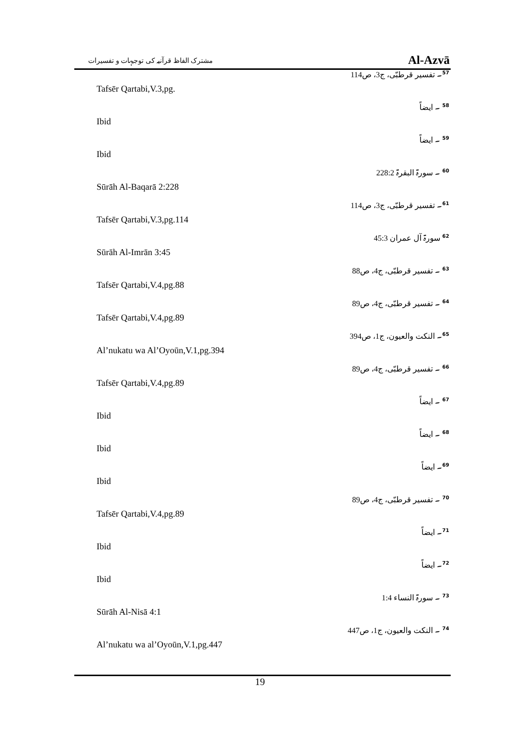مشترک الفاظ قرآنیہ کی توجیہات و تفسیرات Al-Azvā
<sup>57</sup>۔ تفسیر قرطبّی، ج3، ص114
Tafsēr Qartabi,V.3,pg.
<sup>58</sup> ۔ ایضاً
Ibid
<sup>59</sup> ۔ ایضاً
Ibid
<sup>60</sup> ۔ سورۃ البقرۃ 228:2
Sūrāh Al-Baqarā 2:228
<sup>61</sup>۔ تفسیر قرطبّی، ج3، ص114
Tafsēr Qartabi,V.3,pg.114
<sup>62</sup> سورۃ آل عمران 45:3
Sūrāh Al-Imrān 3:45
<sup>63</sup> ۔ تفسیر قرطبّی، ج4، ص88
Tafsēr Qartabi,V.4,pg.88
<sup>64</sup> ۔ تفسیر قرطبّی، ج4، ص89
Tafsēr Qartabi,V.4,pg.89
<sup>65</sup>۔ النکت والعیون، ج1، ص394
Al’nukatu wa Al’Oyoūn,V.1,pg.394
<sup>66</sup> ۔ تفسیر قرطبّی، ج4، ص89
Tafsēr Qartabi,V.4,pg.89
<sup>67</sup> ۔ ایضاً
Ibid
<sup>68</sup> ۔ ایضاً
Ibid
<sup>69</sup>۔ ایضاً
Ibid
<sup>70</sup> ۔ تفسیر قرطبّی، ج4، ص89
Tafsēr Qartabi,V.4,pg.89
<sup>71</sup>۔ ایضاً
Ibid
<sup>72</sup>۔ ایضاً
Ibid
<sup>73</sup> ۔ سورۃ النساء 1:4
Sūrāh Al-Nisā 4:1
<sup>74</sup> ۔ النکت والعیون، ج1، ص447
Al’nukatu wa al’Oyoūn,V.1,pg.447
19